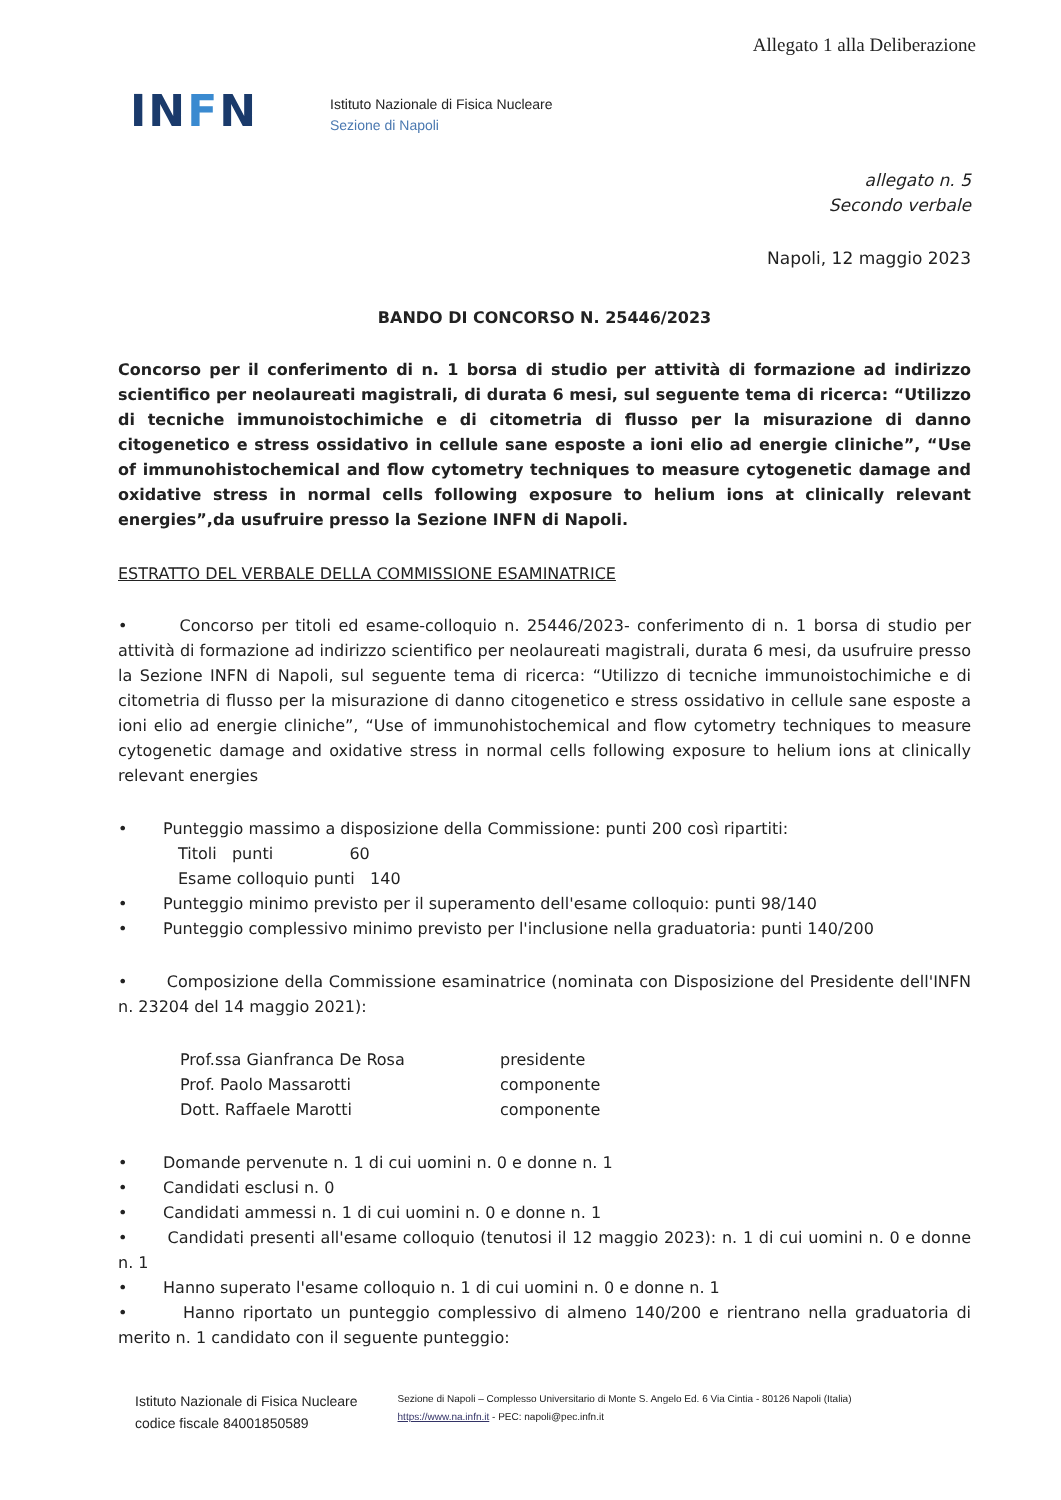Allegato 1 alla Deliberazione
INFN
Istituto Nazionale di Fisica Nucleare
Sezione di Napoli
allegato n. 5
Secondo verbale
Napoli, 12 maggio 2023
BANDO DI CONCORSO N. 25446/2023
Concorso per il conferimento di n. 1 borsa di studio per attività di formazione ad indirizzo scientifico per neolaureati magistrali, di durata 6 mesi, sul seguente tema di ricerca: “Utilizzo di tecniche immunoistochimiche e di citometria di flusso per la misurazione di danno citogenetico e stress ossidativo in cellule sane esposte a ioni elio ad energie cliniche”, “Use of immunohistochemical and flow cytometry techniques to measure cytogenetic damage and oxidative stress in normal cells following exposure to helium ions at clinically relevant energies”,da usufruire presso la Sezione INFN di Napoli.
ESTRATTO DEL VERBALE DELLA COMMISSIONE ESAMINATRICE
• Concorso per titoli ed esame-colloquio n. 25446/2023- conferimento di n. 1 borsa di studio per attività di formazione ad indirizzo scientifico per neolaureati magistrali, durata 6 mesi, da usufruire presso la Sezione INFN di Napoli, sul seguente tema di ricerca: “Utilizzo di tecniche immunoistochimiche e di citometria di flusso per la misurazione di danno citogenetico e stress ossidativo in cellule sane esposte a ioni elio ad energie cliniche”, “Use of immunohistochemical and flow cytometry techniques to measure cytogenetic damage and oxidative stress in normal cells following exposure to helium ions at clinically relevant energies
• Punteggio massimo a disposizione della Commissione: punti 200 così ripartiti:
Titoli punti 60
Esame colloquio punti 140
• Punteggio minimo previsto per il superamento dell'esame colloquio: punti 98/140
• Punteggio complessivo minimo previsto per l'inclusione nella graduatoria: punti 140/200
• Composizione della Commissione esaminatrice (nominata con Disposizione del Presidente dell'INFN n. 23204 del 14 maggio 2021):
Prof.ssa Gianfranca De Rosa
presidente
Prof. Paolo Massarotti
componente
Dott. Raffaele Marotti
componente
• Domande pervenute n. 1 di cui uomini n. 0 e donne n. 1
• Candidati esclusi n. 0
• Candidati ammessi n. 1 di cui uomini n. 0 e donne n. 1
• Candidati presenti all'esame colloquio (tenutosi il 12 maggio 2023): n. 1 di cui uomini n. 0 e donne n. 1
• Hanno superato l'esame colloquio n. 1 di cui uomini n. 0 e donne n. 1
• Hanno riportato un punteggio complessivo di almeno 140/200 e rientrano nella graduatoria di merito n. 1 candidato con il seguente punteggio:
Istituto Nazionale di Fisica Nucleare
codice fiscale 84001850589
Sezione di Napoli – Complesso Universitario di Monte S. Angelo Ed. 6 Via Cintia - 80126 Napoli (Italia)
https://www.na.infn.it - PEC: napoli@pec.infn.it